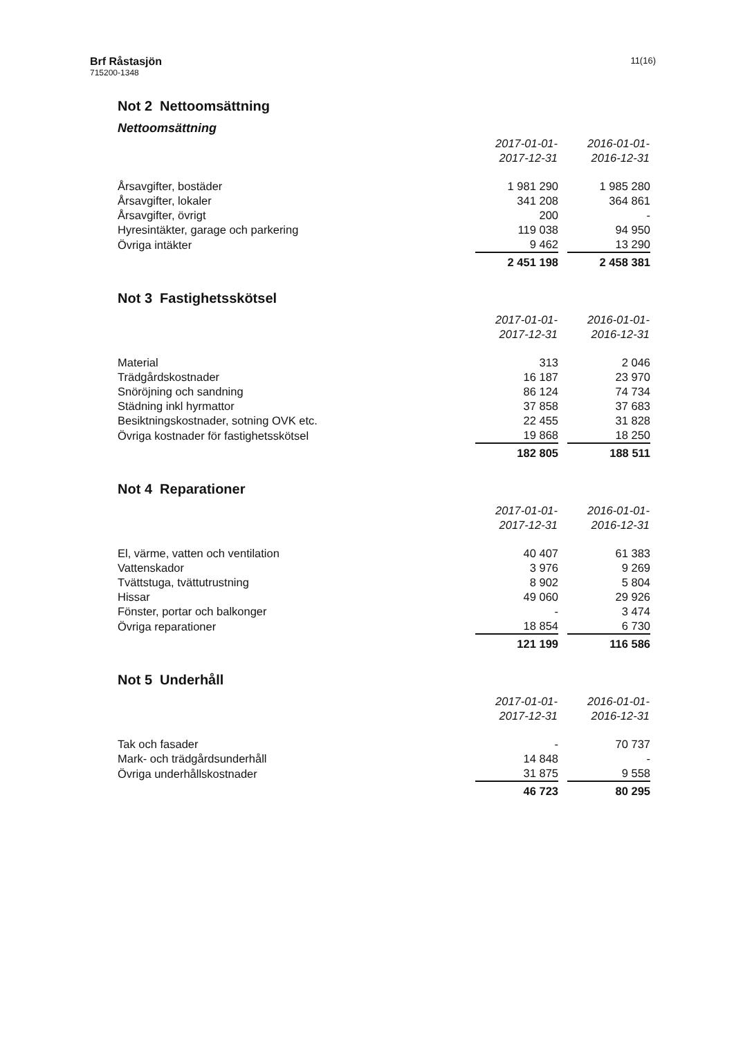Brf Råstasjön
715200-1348
11(16)
Not 2 Nettoomsättning
Nettoomsättning
| | 2017-01-01- 2017-12-31 | | 2016-01-01- 2016-12-31 |
| Årsavgifter, bostäder | 1 981 290 | | 1 985 280 |
| Årsavgifter, lokaler | 341 208 | | 364 861 |
| Årsavgifter, övrigt | 200 | | - |
| Hyresintäkter, garage och parkering | 119 038 | | 94 950 |
| Övriga intäkter | 9 462 | | 13 290 |
| | 2 451 198 | | 2 458 381 |
Not 3 Fastighetsskötsel
| | 2017-01-01- 2017-12-31 | | 2016-01-01- 2016-12-31 |
| Material | 313 | | 2 046 |
| Trädgårdskostnader | 16 187 | | 23 970 |
| Snöröjning och sandning | 86 124 | | 74 734 |
| Städning inkl hyrmattor | 37 858 | | 37 683 |
| Besiktningskostnader, sotning OVK etc. | 22 455 | | 31 828 |
| Övriga kostnader för fastighetsskötsel | 19 868 | | 18 250 |
| | 182 805 | | 188 511 |
Not 4 Reparationer
| | 2017-01-01- 2017-12-31 | | 2016-01-01- 2016-12-31 |
| El, värme, vatten och ventilation | 40 407 | | 61 383 |
| Vattenskador | 3 976 | | 9 269 |
| Tvättstuga, tvättutrustning | 8 902 | | 5 804 |
| Hissar | 49 060 | | 29 926 |
| Fönster, portar och balkonger | - | | 3 474 |
| Övriga reparationer | 18 854 | | 6 730 |
| | 121 199 | | 116 586 |
Not 5 Underhåll
| | 2017-01-01- 2017-12-31 | | 2016-01-01- 2016-12-31 |
| Tak och fasader | - | | 70 737 |
| Mark- och trädgårdsunderhåll | 14 848 | | - |
| Övriga underhållskostnader | 31 875 | | 9 558 |
| | 46 723 | | 80 295 |